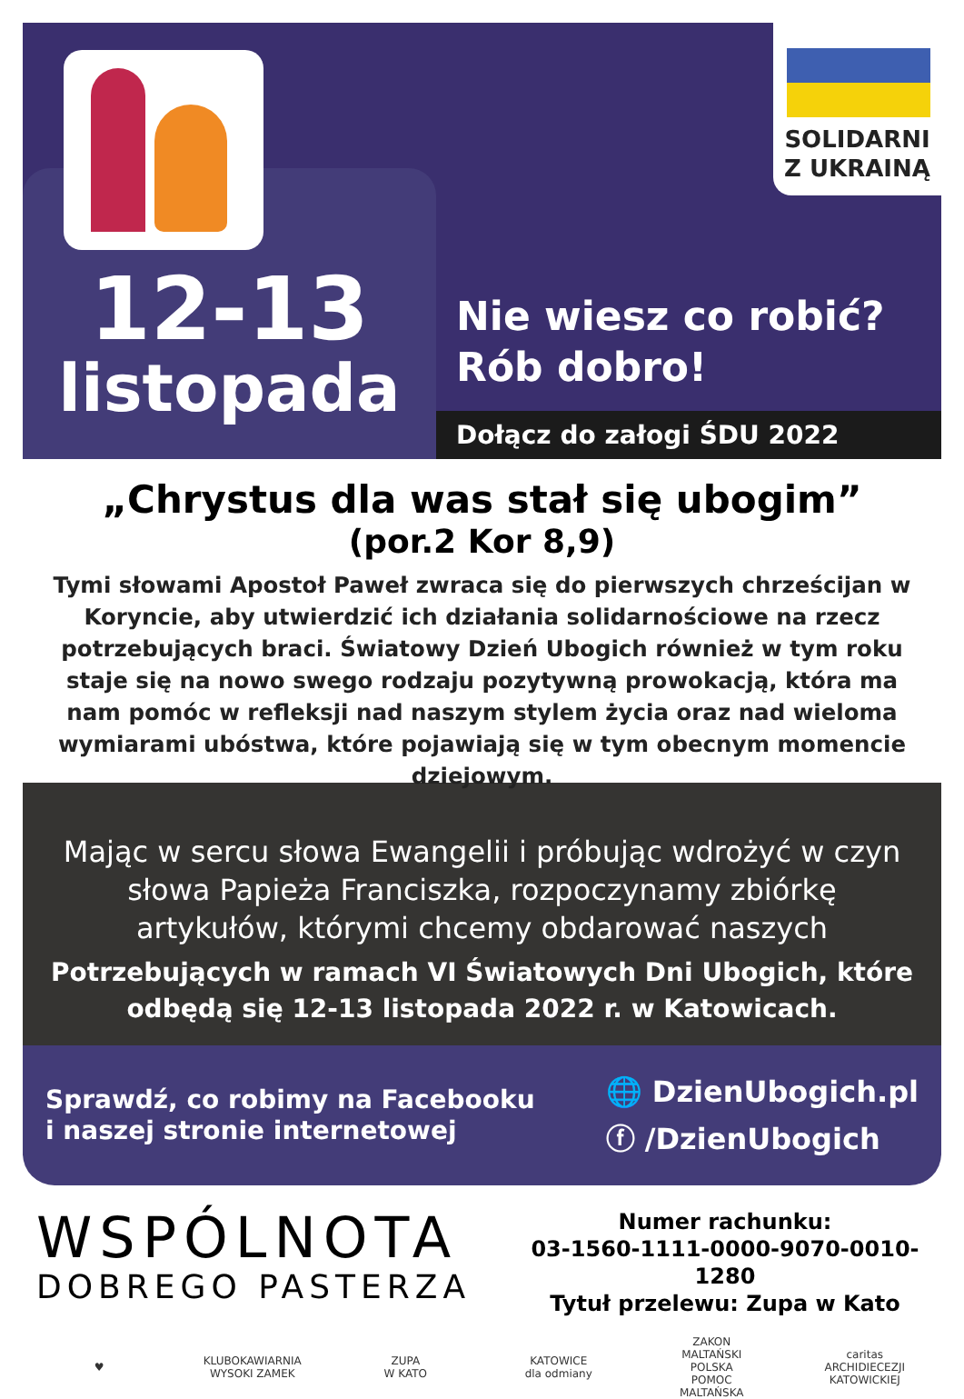12-13
listopada
SOLIDARNI
Z UKRAINĄ
Nie wiesz co robić?
Rób dobro!
Dołącz do załogi ŚDU 2022
„Chrystus dla was stał się ubogim”
(por.2 Kor 8,9)
Tymi słowami Apostoł Paweł zwraca się do pierwszych chrześcijan w Koryncie, aby utwierdzić ich działania solidarnościowe na rzecz potrzebujących braci. Światowy Dzień Ubogich również w tym roku staje się na nowo swego rodzaju pozytywną prowokacją, która ma nam pomóc w refleksji nad naszym stylem życia oraz nad wieloma wymiarami ubóstwa, które pojawiają się w tym obecnym momencie dziejowym.
Mając w sercu słowa Ewangelii i próbując wdrożyć w czyn słowa Papieża Franciszka, rozpoczynamy zbiórkę artykułów, którymi chcemy obdarować naszych
Potrzebujących w ramach VI Światowych Dni Ubogich, które odbędą się 12-13 listopada 2022 r. w Katowicach.
Sprawdź, co robimy na Facebooku
i naszej stronie internetowej
🌐 DzienUbogich.pl
ⓕ /DzienUbogich
WSPÓLNOTA
DOBREGO PASTERZA
Numer rachunku:
03-1560-1111-0000-9070-0010-1280
Tytuł przelewu: Zupa w Kato
♥
KLUBOKAWIARNIA
WYSOKI ZAMEK
ZUPA
W KATO
KATOWICE
dla odmiany
ZAKON MALTAŃSKI
POLSKA
POMOC MALTAŃSKA
caritas
ARCHIDIECEZJI
KATOWICKIEJ